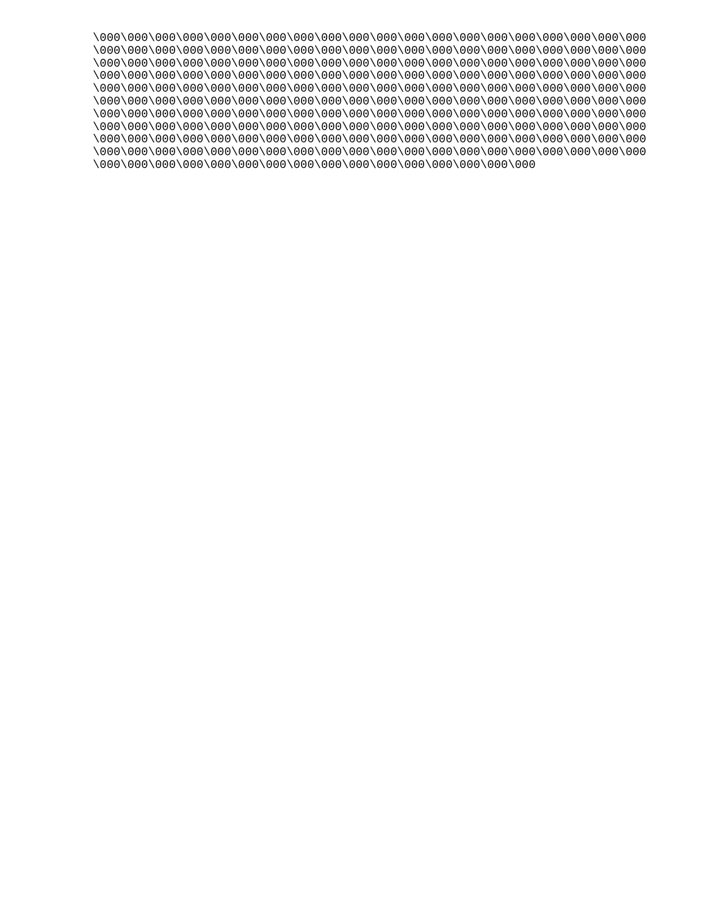\000\000\000\000\000\000\000\000\000\000\000\000\000\000\000\000\000\000\000\000 \000\000\000\000\000\000\000\000\000\000\000\000\000\000\000\000\000\000\000\000 \000\000\000\000\000\000\000\000\000\000\000\000\000\000\000\000\000\000\000\000 \000\000\000\000\000\000\000\000\000\000\000\000\000\000\000\000\000\000\000\000 \000\000\000\000\000\000\000\000\000\000\000\000\000\000\000\000\000\000\000\000 \000\000\000\000\000\000\000\000\000\000\000\000\000\000\000\000\000\000\000\000 \000\000\000\000\000\000\000\000\000\000\000\000\000\000\000\000\000\000\000\000 \000\000\000\000\000\000\000\000\000\000\000\000\000\000\000\000\000\000\000\000 \000\000\000\000\000\000\000\000\000\000\000\000\000\000\000\000\000\000\000\000 \000\000\000\000\000\000\000\000\000\000\000\000\000\000\000\000\000\000\000\000 \000\000\000\000\000\000\000\000\000\000\000\000\000\000\000\000